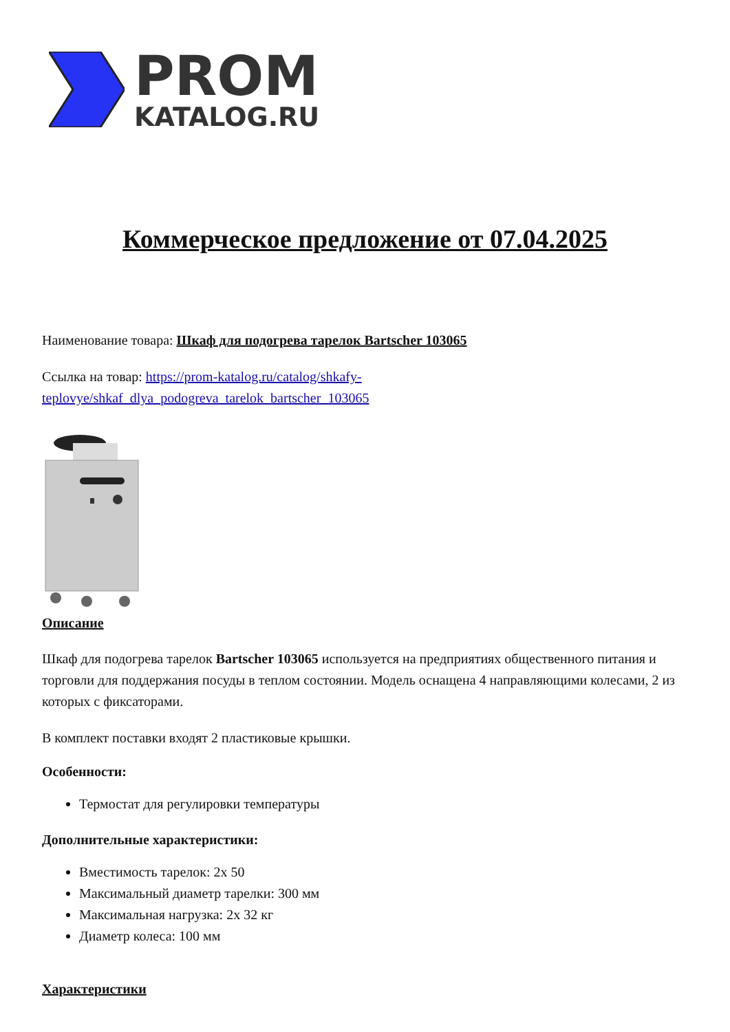PROM
KATALOG.RU
Коммерческое предложение от 07.04.2025
Наименование товара: Шкаф для подогрева тарелок Bartscher 103065
Ссылка на товар: https://prom-katalog.ru/catalog/shkafy-teplovye/shkaf_dlya_podogreva_tarelok_bartscher_103065
Описание
Шкаф для подогрева тарелок Bartscher 103065 используется на предприятиях общественного питания и торговли для поддержания посуды в теплом состоянии. Модель оснащена 4 направляющими колесами, 2 из которых с фиксаторами.
В комплект поставки входят 2 пластиковые крышки.
Особенности:
Термостат для регулировки температуры
Дополнительные характеристики:
Вместимость тарелок: 2х 50
Максимальный диаметр тарелки: 300 мм
Максимальная нагрузка: 2х 32 кг
Диаметр колеса: 100 мм
Характеристики